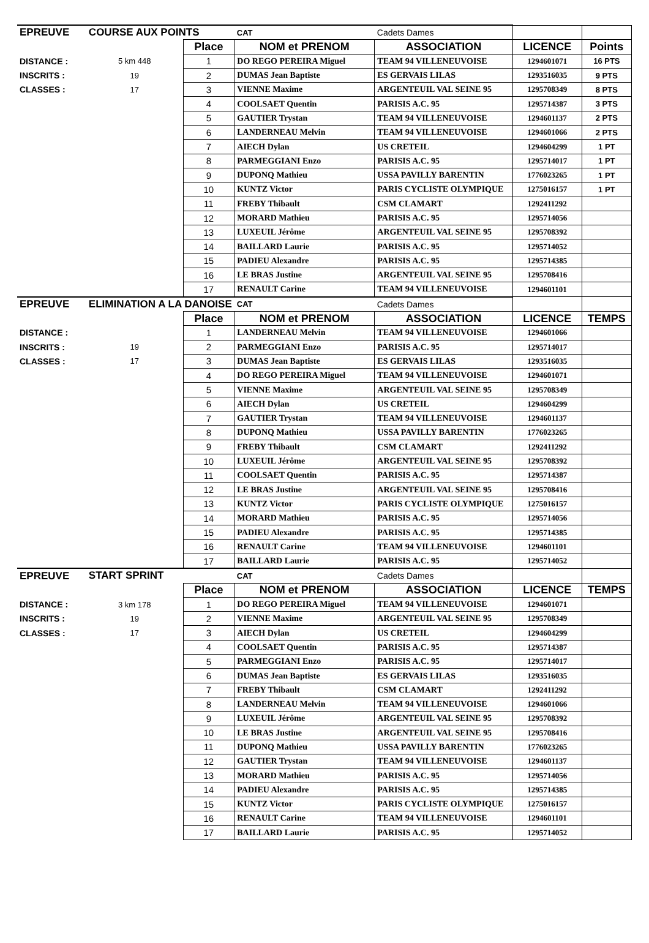| EPREUVE | COURSE AUX POINTS | | CAT | Cadets Dames | | |
| | | Place | NOM et PRENOM | ASSOCIATION | LICENCE | Points |
| DISTANCE : | 5 km 448 | 1 | DO REGO PEREIRA Miguel | TEAM 94 VILLENEUVOISE | 1294601071 | 16 PTS |
| INSCRITS : | 19 | 2 | DUMAS Jean Baptiste | ES GERVAIS LILAS | 1293516035 | 9 PTS |
| CLASSES : | 17 | 3 | VIENNE Maxime | ARGENTEUIL VAL SEINE 95 | 1295708349 | 8 PTS |
| | | 4 | COOLSAET Quentin | PARISIS A.C. 95 | 1295714387 | 3 PTS |
| | | 5 | GAUTIER Trystan | TEAM 94 VILLENEUVOISE | 1294601137 | 2 PTS |
| | | 6 | LANDERNEAU Melvin | TEAM 94 VILLENEUVOISE | 1294601066 | 2 PTS |
| | | 7 | AIECH Dylan | US CRETEIL | 1294604299 | 1 PT |
| | | 8 | PARMEGGIANI Enzo | PARISIS A.C. 95 | 1295714017 | 1 PT |
| | | 9 | DUPONQ Mathieu | USSA PAVILLY BARENTIN | 1776023265 | 1 PT |
| | | 10 | KUNTZ Victor | PARIS CYCLISTE OLYMPIQUE | 1275016157 | 1 PT |
| | | 11 | FREBY Thibault | CSM CLAMART | 1292411292 | |
| | | 12 | MORARD Mathieu | PARISIS A.C. 95 | 1295714056 | |
| | | 13 | LUXEUIL Jérôme | ARGENTEUIL VAL SEINE 95 | 1295708392 | |
| | | 14 | BAILLARD Laurie | PARISIS A.C. 95 | 1295714052 | |
| | | 15 | PADIEU Alexandre | PARISIS A.C. 95 | 1295714385 | |
| | | 16 | LE BRAS Justine | ARGENTEUIL VAL SEINE 95 | 1295708416 | |
| | | 17 | RENAULT Carine | TEAM 94 VILLENEUVOISE | 1294601101 | |
| EPREUVE | ELIMINATION A LA DANOISE | | CAT | Cadets Dames | | |
| | | Place | NOM et PRENOM | ASSOCIATION | LICENCE | TEMPS |
| DISTANCE : | | 1 | LANDERNEAU Melvin | TEAM 94 VILLENEUVOISE | 1294601066 | |
| INSCRITS : | 19 | 2 | PARMEGGIANI Enzo | PARISIS A.C. 95 | 1295714017 | |
| CLASSES : | 17 | 3 | DUMAS Jean Baptiste | ES GERVAIS LILAS | 1293516035 | |
| | | 4 | DO REGO PEREIRA Miguel | TEAM 94 VILLENEUVOISE | 1294601071 | |
| | | 5 | VIENNE Maxime | ARGENTEUIL VAL SEINE 95 | 1295708349 | |
| | | 6 | AIECH Dylan | US CRETEIL | 1294604299 | |
| | | 7 | GAUTIER Trystan | TEAM 94 VILLENEUVOISE | 1294601137 | |
| | | 8 | DUPONQ Mathieu | USSA PAVILLY BARENTIN | 1776023265 | |
| | | 9 | FREBY Thibault | CSM CLAMART | 1292411292 | |
| | | 10 | LUXEUIL Jérôme | ARGENTEUIL VAL SEINE 95 | 1295708392 | |
| | | 11 | COOLSAET Quentin | PARISIS A.C. 95 | 1295714387 | |
| | | 12 | LE BRAS Justine | ARGENTEUIL VAL SEINE 95 | 1295708416 | |
| | | 13 | KUNTZ Victor | PARIS CYCLISTE OLYMPIQUE | 1275016157 | |
| | | 14 | MORARD Mathieu | PARISIS A.C. 95 | 1295714056 | |
| | | 15 | PADIEU Alexandre | PARISIS A.C. 95 | 1295714385 | |
| | | 16 | RENAULT Carine | TEAM 94 VILLENEUVOISE | 1294601101 | |
| | | 17 | BAILLARD Laurie | PARISIS A.C. 95 | 1295714052 | |
| EPREUVE | START SPRINT | | CAT | Cadets Dames | | |
| | | Place | NOM et PRENOM | ASSOCIATION | LICENCE | TEMPS |
| DISTANCE : | 3 km 178 | 1 | DO REGO PEREIRA Miguel | TEAM 94 VILLENEUVOISE | 1294601071 | |
| INSCRITS : | 19 | 2 | VIENNE Maxime | ARGENTEUIL VAL SEINE 95 | 1295708349 | |
| CLASSES : | 17 | 3 | AIECH Dylan | US CRETEIL | 1294604299 | |
| | | 4 | COOLSAET Quentin | PARISIS A.C. 95 | 1295714387 | |
| | | 5 | PARMEGGIANI Enzo | PARISIS A.C. 95 | 1295714017 | |
| | | 6 | DUMAS Jean Baptiste | ES GERVAIS LILAS | 1293516035 | |
| | | 7 | FREBY Thibault | CSM CLAMART | 1292411292 | |
| | | 8 | LANDERNEAU Melvin | TEAM 94 VILLENEUVOISE | 1294601066 | |
| | | 9 | LUXEUIL Jérôme | ARGENTEUIL VAL SEINE 95 | 1295708392 | |
| | | 10 | LE BRAS Justine | ARGENTEUIL VAL SEINE 95 | 1295708416 | |
| | | 11 | DUPONQ Mathieu | USSA PAVILLY BARENTIN | 1776023265 | |
| | | 12 | GAUTIER Trystan | TEAM 94 VILLENEUVOISE | 1294601137 | |
| | | 13 | MORARD Mathieu | PARISIS A.C. 95 | 1295714056 | |
| | | 14 | PADIEU Alexandre | PARISIS A.C. 95 | 1295714385 | |
| | | 15 | KUNTZ Victor | PARIS CYCLISTE OLYMPIQUE | 1275016157 | |
| | | 16 | RENAULT Carine | TEAM 94 VILLENEUVOISE | 1294601101 | |
| | | 17 | BAILLARD Laurie | PARISIS A.C. 95 | 1295714052 | |